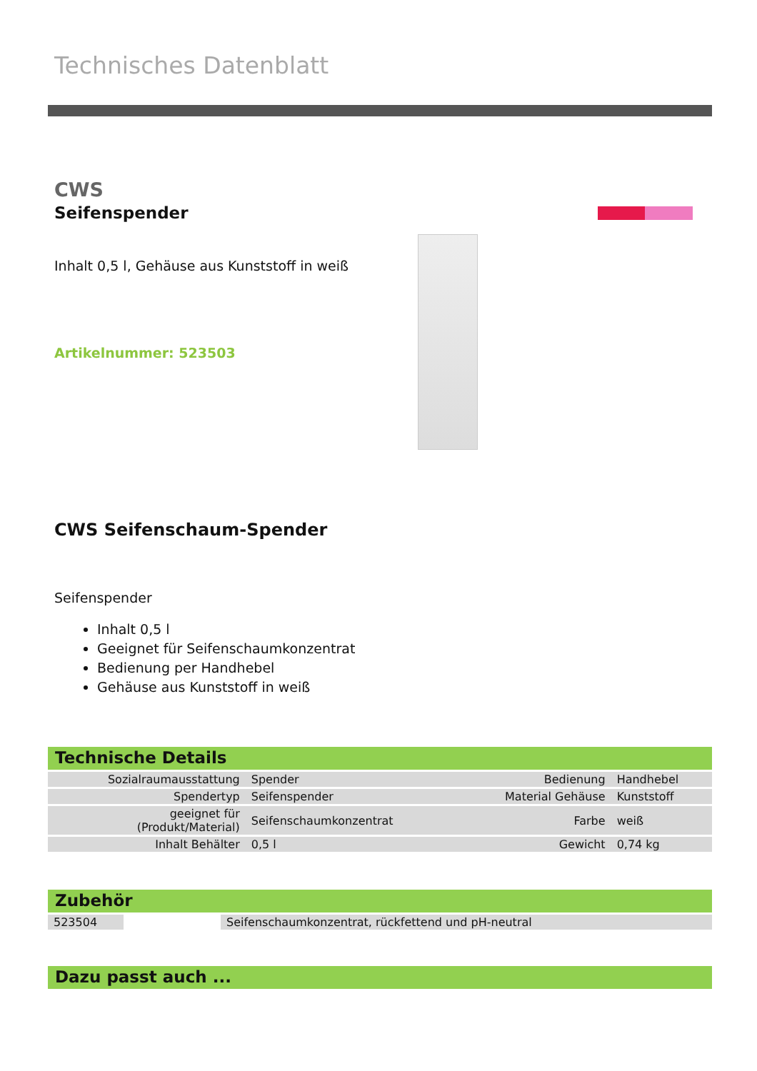Technisches Datenblatt
CWS
Seifenspender
Inhalt 0,5 l, Gehäuse aus Kunststoff in weiß
Artikelnummer: 523503
CWS Seifenschaum-Spender
Seifenspender
Inhalt 0,5 l
Geeignet für Seifenschaumkonzentrat
Bedienung per Handhebel
Gehäuse aus Kunststoff in weiß
Technische Details
| Sozialraumausstattung | Spender | Bedienung | Handhebel |
| Spendertyp | Seifenspender | Material Gehäuse | Kunststoff |
| geeignet für (Produkt/Material) | Seifenschaumkonzentrat | Farbe | weiß |
| Inhalt Behälter | 0,5 l | Gewicht | 0,74 kg |
Zubehör
| 523504 | | Seifenschaumkonzentrat, rückfettend und pH-neutral |
Dazu passt auch ...